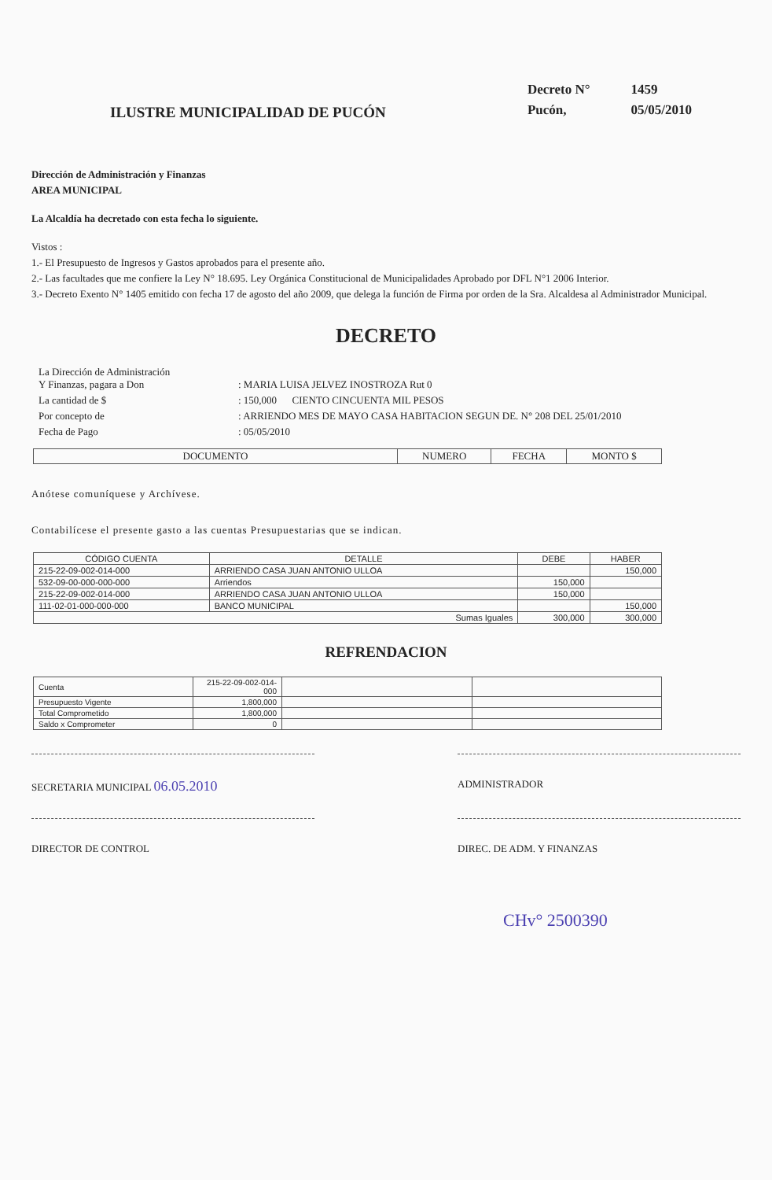ILUSTRE MUNICIPALIDAD DE PUCÓN
| Decreto N° | 1459 |
| Pucón, | 05/05/2010 |
Dirección de Administración y Finanzas
AREA MUNICIPAL
La Alcaldía ha decretado con esta fecha lo siguiente.
Vistos :
1.- El Presupuesto de Ingresos y Gastos aprobados para el presente año.
2.- Las facultades que me confiere la Ley N° 18.695. Ley Orgánica Constitucional de Municipalidades Aprobado por DFL N°1 2006 Interior.
3.- Decreto Exento N° 1405 emitido con fecha 17 de agosto del año 2009, que delega la función de Firma por orden de la Sra. Alcaldesa al Administrador Municipal.
DECRETO
| La Dirección de Administración Y Finanzas, pagara a Don | : MARIA LUISA JELVEZ INOSTROZA Rut 0 |
| La cantidad de $ | : 150,000 CIENTO CINCUENTA MIL PESOS |
| Por concepto de | : ARRIENDO MES DE MAYO CASA HABITACION SEGUN DE. N° 208 DEL 25/01/2010 |
| Fecha de Pago | : 05/05/2010 |
| DOCUMENTO | NUMERO | FECHA | MONTO $ |
| --- | --- | --- | --- |
Anótese comuníquese y Archívese.
Contabilícese el presente gasto a las cuentas Presupuestarias que se indican.
| CÓDIGO CUENTA | DETALLE | DEBE | HABER |
| --- | --- | --- | --- |
| 215-22-09-002-014-000 | ARRIENDO CASA JUAN ANTONIO ULLOA | | 150,000 |
| 532-09-00-000-000-000 | Arriendos | 150,000 | |
| 215-22-09-002-014-000 | ARRIENDO CASA JUAN ANTONIO ULLOA | 150,000 | |
| 111-02-01-000-000-000 | BANCO MUNICIPAL | | 150,000 |
| Sumas Iguales | | 300,000 | 300,000 |
REFRENDACION
| Cuenta | 215-22-09-002-014-000 | | |
| Presupuesto Vigente | 1,800,000 | | |
| Total Comprometido | 1,800,000 | | |
| Saldo x Comprometer | 0 | | |
SECRETARIA MUNICIPAL 06.05.2010
ADMINISTRADOR
DIRECTOR DE CONTROL DIREC. DE ADM. Y FINANZAS
CHv° 2500390